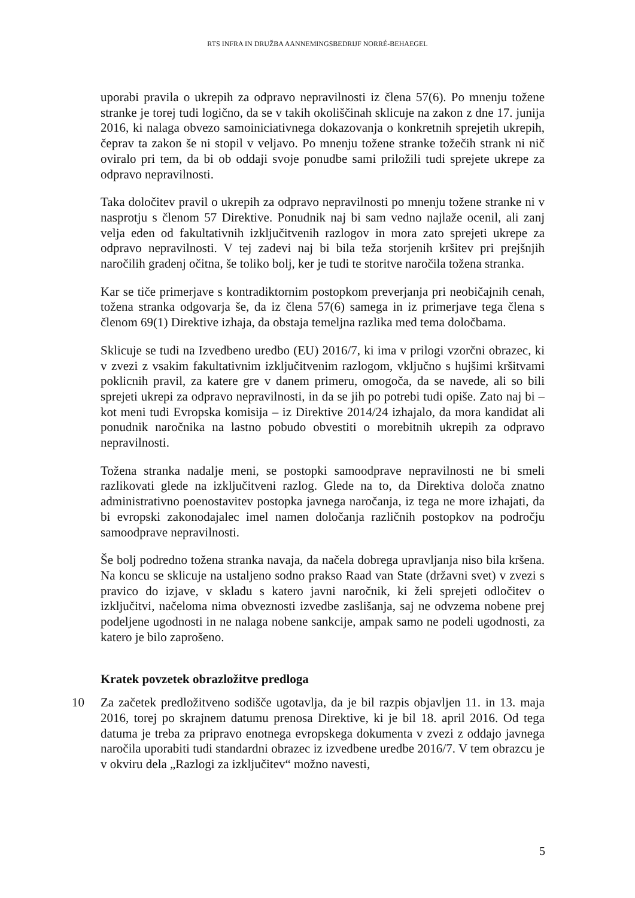RTS INFRA IN DRUŽBA AANNEMINGSBEDRIJF NORRÉ-BEHAEGEL
uporabi pravila o ukrepih za odpravo nepravilnosti iz člena 57(6). Po mnenju tožene stranke je torej tudi logično, da se v takih okoliščinah sklicuje na zakon z dne 17. junija 2016, ki nalaga obvezo samoiniciativnega dokazovanja o konkretnih sprejetih ukrepih, čeprav ta zakon še ni stopil v veljavo. Po mnenju tožene stranke tožečih strank ni nič oviralo pri tem, da bi ob oddaji svoje ponudbe sami priložili tudi sprejete ukrepe za odpravo nepravilnosti.
Taka določitev pravil o ukrepih za odpravo nepravilnosti po mnenju tožene stranke ni v nasprotju s členom 57 Direktive. Ponudnik naj bi sam vedno najlaže ocenil, ali zanj velja eden od fakultativnih izključitvenih razlogov in mora zato sprejeti ukrepe za odpravo nepravilnosti. V tej zadevi naj bi bila teža storjenih kršitev pri prejšnjih naročilih gradenj očitna, še toliko bolj, ker je tudi te storitve naročila tožena stranka.
Kar se tiče primerjave s kontradiktornim postopkom preverjanja pri neobičajnih cenah, tožena stranka odgovarja še, da iz člena 57(6) samega in iz primerjave tega člena s členom 69(1) Direktive izhaja, da obstaja temeljna razlika med tema določbama.
Sklicuje se tudi na Izvedbeno uredbo (EU) 2016/7, ki ima v prilogi vzorčni obrazec, ki v zvezi z vsakim fakultativnim izključitvenim razlogom, vključno s hujšimi kršitvami poklicnih pravil, za katere gre v danem primeru, omogoča, da se navede, ali so bili sprejeti ukrepi za odpravo nepravilnosti, in da se jih po potrebi tudi opiše. Zato naj bi – kot meni tudi Evropska komisija – iz Direktive 2014/24 izhajalo, da mora kandidat ali ponudnik naročnika na lastno pobudo obvestiti o morebitnih ukrepih za odpravo nepravilnosti.
Tožena stranka nadalje meni, se postopki samoodprave nepravilnosti ne bi smeli razlikovati glede na izključitveni razlog. Glede na to, da Direktiva določa znatno administrativno poenostavitev postopka javnega naročanja, iz tega ne more izhajati, da bi evropski zakonodajalec imel namen določanja različnih postopkov na področju samoodprave nepravilnosti.
Še bolj podredno tožena stranka navaja, da načela dobrega upravljanja niso bila kršena. Na koncu se sklicuje na ustaljeno sodno prakso Raad van State (državni svet) v zvezi s pravico do izjave, v skladu s katero javni naročnik, ki želi sprejeti odločitev o izključitvi, načeloma nima obveznosti izvedbe zaslišanja, saj ne odvzema nobene prej podeljene ugodnosti in ne nalaga nobene sankcije, ampak samo ne podeli ugodnosti, za katero je bilo zaprošeno.
Kratek povzetek obrazložitve predloga
10 Za začetek predložitveno sodišče ugotavlja, da je bil razpis objavljen 11. in 13. maja 2016, torej po skrajnem datumu prenosa Direktive, ki je bil 18. april 2016. Od tega datuma je treba za pripravo enotnega evropskega dokumenta v zvezi z oddajo javnega naročila uporabiti tudi standardni obrazec iz izvedbene uredbe 2016/7. V tem obrazcu je v okviru dela „Razlogi za izključitev“ možno navesti,
5